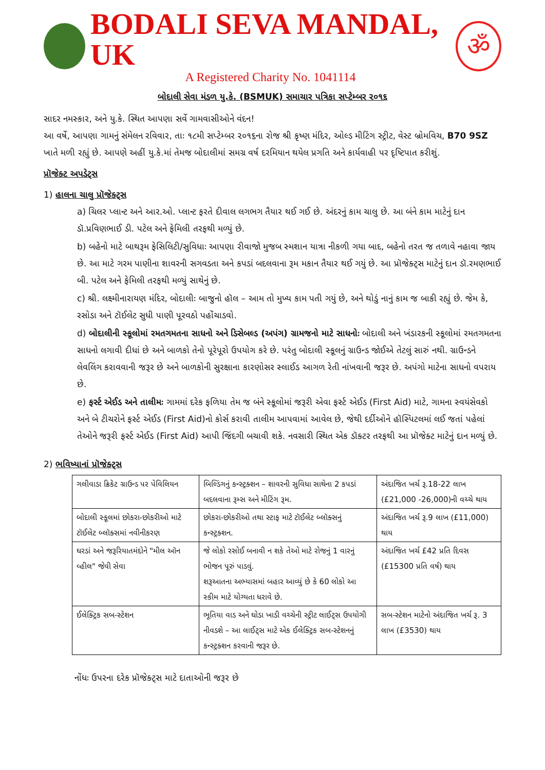BODALI SEVA MANDAL, UK
A Registered Charity No. 1041114
ॐ
બોદાલી સેવા મંડળ યુ.કે. (BSMUK) સમાચાર પત્રિકા સપ્ટેમ્બર ૨૦૧૬
સાદર નમસ્કાર, અને યુ.કે. સ્થિત આપણા સર્વે ગામવાસીઓને વંદન!
આ વર્ષે, આપણા ગામનું સંમેલન રવિવાર, તાઃ ૧૮મી સપ્ટેમ્બર ૨૦૧૬ના રોજ શ્રી કૃષ્ણ મંદિર, ઓલ્ડ મીટિંગ સ્ટ્રીટ, વેસ્ટ બ્રોમવિચ, B70 9SZ ખાતે મળી રહ્યું છે. આપણે અહીં યુ.કે.માં તેમજ બોદાલીમાં સમગ્ર વર્ષ દરમિયાન થયેલ પ્રગતિ અને કાર્યવાહી પર દૃષ્ટિપાત કરીશું.
પ્રૉજેક્ટ અપડેટ્સ
1) હાલના ચાલુ પ્રૉજેક્ટ્સ
a) ચિલર પ્લાન્ટ અને આર.ઓ. પ્લાન્ટ ફરતે દીવાલ લગભગ તૈયાર થઈ ગઈ છે. અંદરનું કામ ચાલુ છે. આ બંને કામ માટેનું દાન ડૉ.પ્રવિણભાઈ ડી. પટેલ અને ફેમિલી તરફથી મળ્યું છે.
b) બહેનો માટે બાથરૂમ ફેસિલિટી/સુવિધાઃ આપણા રીવાજો મુજબ સ્મશાન યાત્રા નીકળી ગયા બાદ, બહેનો તરત જ તળાવે નહાવા જાય છે. આ માટે ગરમ પાણીના શાવરની સગવડતા અને કપડાં બદલવાના રૂમ મકાન તૈયાર થઈ ગયું છે. આ પ્રૉજેક્ટ્સ માટેનું દાન ડૉ.રમણભાઈ બી. પટેલ અને ફેમિલી તરફથી મળ્યું સાથેનું છે.
c) શ્રી. લક્ષ્મીનારાયણ મંદિર, બોદાલીઃ બાજુનો હૉલ – આમ તો મુખ્ય કામ પતી ગયું છે, અને થોડું નાનું કામ જ બાકી રહ્યું છે. જેમ કે, રસોડા અને ટૉઈલેટ સુધી પાણી પૂરવઠો પહોંચાડવો.
d) બોદાલીની સ્કૂલોમાં રમતગમતના સાધનો અને ડિસેબલ્ડ (અપંગ) ગ્રામજનો માટે સાધનોઃ બોદાલી અને ખંડારકની સ્કૂલોમાં રમતગમતના સાધનો લગાવી દીધાં છે અને બાળકો તેનો પૂરેપૂરો ઉપયોગ કરે છે. પરંતુ બોદાલી સ્કૂલનું ગ્રાઉન્ડ જોઈએ તેટલું સારું નથી. ગ્રાઉન્ડને લેવલિંગ કરાવવાની જરૂર છે અને બાળકોની સુરક્ષાના કારણોસર સ્લાઈડ આગળ રેતી નાંખવાની જરૂર છે. અપંગો માટેના સાધનો વપરાય છે.
e) ફર્સ્ટ એઈડ અને તાલીમઃ ગામમાં દરેક ફળિયા તેમ જ બંને સ્કૂલોમાં જરૂરી એવા ફર્સ્ટ એઈડ (First Aid) માટે, ગામના સ્વયંસેવકો અને બે ટીચરોને ફર્સ્ટ એઈડ (First Aid)નો કોર્સ કરાવી તાલીમ આપવામાં આવેલ છે, જેથી દર્દીઓને હૉસ્પિટલમાં લઈ જતાં પહેલાં તેઓને જરૂરી ફર્સ્ટ એઈડ (First Aid) આપી જિંદગી બચાવી શકે. નવસારી સ્થિત એક ડૉક્ટર તરફથી આ પ્રૉજેક્ટ માટેનું દાન મળ્યું છે.
2) ભવિષ્યાનાં પ્રૉજેક્ટ્સ
| ગલીવાડા ક્રિકેટ ગ્રાઉન્ડ પર પેવિલિયન | બિલ્ડિંગનું કન્સ્ટ્રક્શન – શાવરની સુવિધા સાથેના 2 કપડાં બદલવાના રૂમ્સ અને મીટિંગ રૂમ. | અંદાજિત ખર્ચ રૂ.18-22 લાખ (£21,000 -26,000)ની વચ્ચે થાય |
| બોદાલી સ્કૂલમાં છોકરા-છોકરીઓ માટે ટૉઈલેટ બ્લૉક્સમાં નવીનીકરણ | છોકરા-છોકરીઓ તથા સ્ટાફ માટે ટૉઈલેટ બ્લૉક્સનું કન્સ્ટ્રક્શન. | અંદાજિત ખર્ચ રૂ.9 લાખ (£11,000) થાય |
| ઘરડાં અને જરૂરિયાતમંદોને "મીલ ઑન વ્હીલ" જેવી સેવા | જે લોકો રસોઈ બનાવી ન શકે તેઓ માટે રોજનું 1 વારનું ભોજન પૂરું પાડવું. શરૂઆતના અભ્યાસમાં બહાર આવ્યું છે કે 60 લોકો આ સ્કીમ માટે યોગ્યતા ધરાવે છે. | અંદાજિત ખર્ચ £42 પ્રતિ દિવસ (£15300 પ્રતિ વર્ષ) થાય |
| ઈલેક્ટ્રિક સબ-સ્ટેશન | ભૂતિયા વાડ અને ઘોડા ખાડી વચ્ચેની સ્ટ્રીટ લાઈટ્સ ઉપયોગી નીવડશે – આ લાઈટ્સ માટે એક ઈલેક્ટ્રિક સબ-સ્ટેશનનું કન્સ્ટ્રક્શન કરવાની જરૂર છે. | સબ-સ્ટેશન માટેનો અંદાજિત ખર્ચ રૂ. 3 લાખ (£3530) થાય |
નોંધઃ ઉપરના દરેક પ્રૉજેક્ટ્સ માટે દાતાઓની જરૂર છે